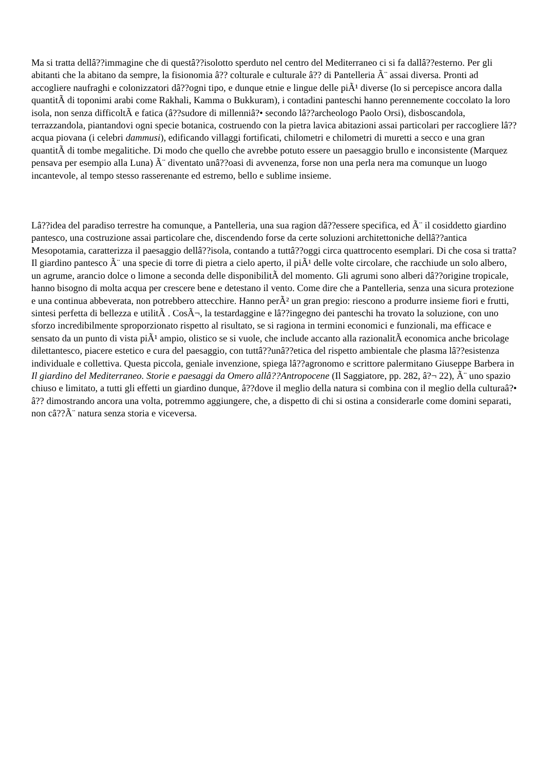Ma si tratta dellâ??immagine che di questâ??isolotto sperduto nel centro del Mediterraneo ci si fa dallâ??esterno. Per gli abitanti che la abitano da sempre, la fisionomia â?? colturale e culturale â?? di Pantelleria Ã¨ assai diversa. Pronti ad accogliere naufraghi e colonizzatori dâ??ogni tipo, e dunque etnie e lingue delle piÃ¹ diverse (lo si percepisce ancora dalla quantitÃ di toponimi arabi come Rakhali, Kamma o Bukkuram), i contadini panteschi hanno perennemente coccolato la loro isola, non senza difficoltÃ e fatica (â??sudore di millenniâ?• secondo lâ??archeologo Paolo Orsi), disboscandola, terrazzandola, piantandovi ogni specie botanica, costruendo con la pietra lavica abitazioni assai particolari per raccogliere lâ??acqua piovana (i celebri dammusi), edificando villaggi fortificati, chilometri e chilometri di muretti a secco e una gran quantitÃ di tombe megalitiche. Di modo che quello che avrebbe potuto essere un paesaggio brullo e inconsistente (Marquez pensava per esempio alla Luna) Ã¨ diventato unâ??oasi di avvenenza, forse non una perla nera ma comunque un luogo incantevole, al tempo stesso rasserenante ed estremo, bello e sublime insieme.
Lâ??idea del paradiso terrestre ha comunque, a Pantelleria, una sua ragion dâ??essere specifica, ed Ã¨ il cosiddetto giardino pantesco, una costruzione assai particolare che, discendendo forse da certe soluzioni architettoniche dellâ??antica Mesopotamia, caratterizza il paesaggio dellâ??isola, contando a tuttâ??oggi circa quattrocento esemplari. Di che cosa si tratta? Il giardino pantesco Ã¨ una specie di torre di pietra a cielo aperto, il piÃ¹ delle volte circolare, che racchiude un solo albero, un agrume, arancio dolce o limone a seconda delle disponibilitÃ del momento. Gli agrumi sono alberi dâ??origine tropicale, hanno bisogno di molta acqua per crescere bene e detestano il vento. Come dire che a Pantelleria, senza una sicura protezione e una continua abbeverata, non potrebbero attecchire. Hanno perÃ² un gran pregio: riescono a produrre insieme fiori e frutti, sintesi perfetta di bellezza e utilitÃ . CosÃ¬, la testardaggine e lâ??ingegno dei panteschi ha trovato la soluzione, con uno sforzo incredibilmente sproporzionato rispetto al risultato, se si ragiona in termini economici e funzionali, ma efficace e sensato da un punto di vista piÃ¹ ampio, olistico se si vuole, che include accanto alla razionalitÃ economica anche bricolage dilettantesco, piacere estetico e cura del paesaggio, con tuttâ??unâ??etica del rispetto ambientale che plasma lâ??esistenza individuale e collettiva. Questa piccola, geniale invenzione, spiega lâ??agronomo e scrittore palermitano Giuseppe Barbera in Il giardino del Mediterraneo. Storie e paesaggi da Omero allâ??Antropocene (Il Saggiatore, pp. 282, â?¬ 22), Ã¨ uno spazio chiuso e limitato, a tutti gli effetti un giardino dunque, â??dove il meglio della natura si combina con il meglio della culturaâ?• â?? dimostrando ancora una volta, potremmo aggiungere, che, a dispetto di chi si ostina a considerarle come domini separati, non câ??Ã¨ natura senza storia e viceversa.